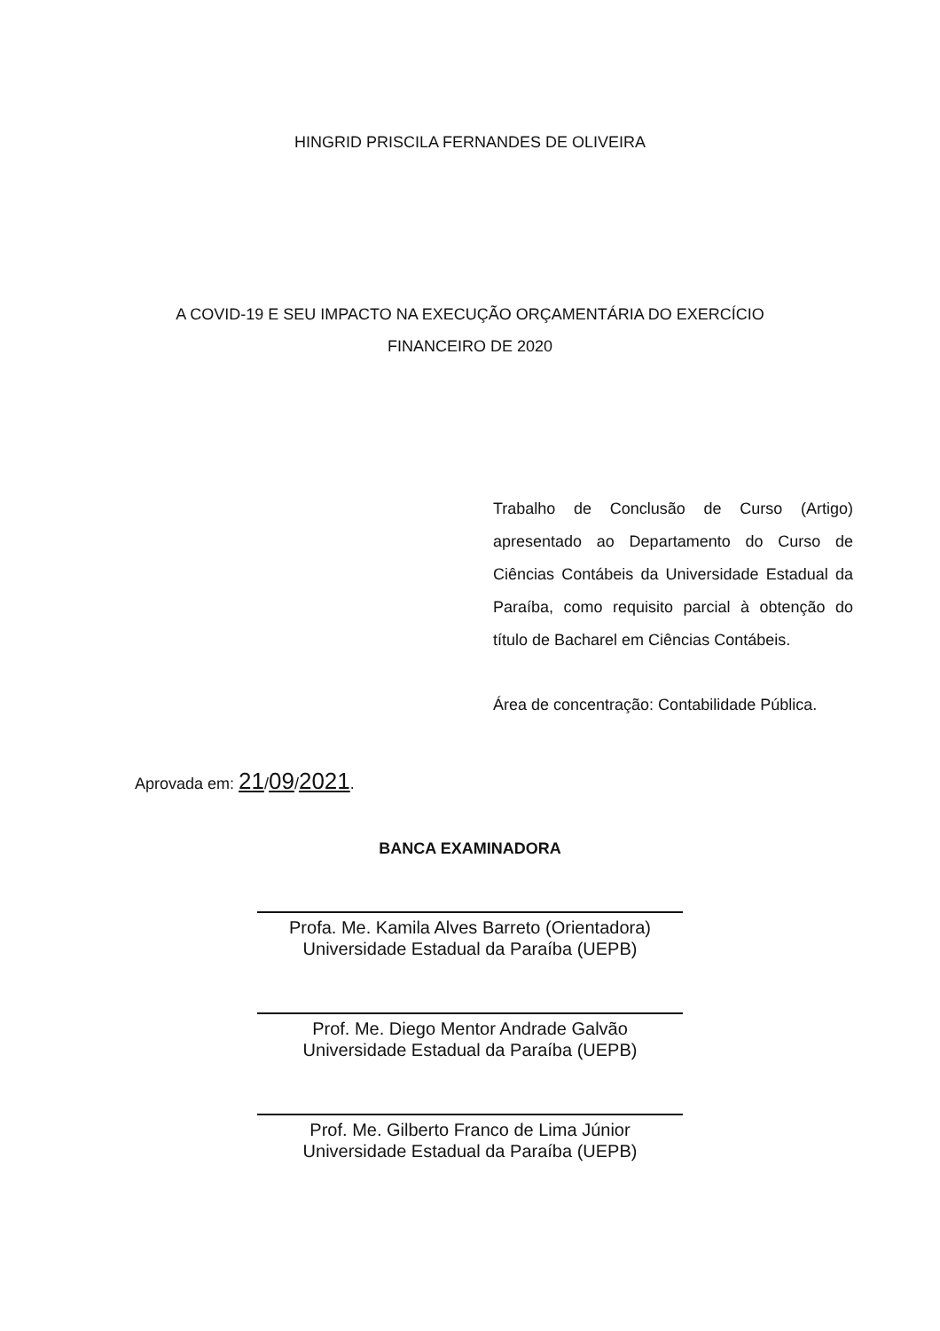HINGRID PRISCILA FERNANDES DE OLIVEIRA
A COVID-19 E SEU IMPACTO NA EXECUÇÃO ORÇAMENTÁRIA DO EXERCÍCIO
FINANCEIRO DE 2020
Trabalho de Conclusão de Curso (Artigo) apresentado ao Departamento do Curso de Ciências Contábeis da Universidade Estadual da Paraíba, como requisito parcial à obtenção do título de Bacharel em Ciências Contábeis.
Área de concentração: Contabilidade Pública.
Aprovada em: 21/09/2021.
BANCA EXAMINADORA
Profa. Me. Kamila Alves Barreto (Orientadora)
Universidade Estadual da Paraíba (UEPB)
Prof. Me. Diego Mentor Andrade Galvão
Universidade Estadual da Paraíba (UEPB)
Prof. Me. Gilberto Franco de Lima Júnior
Universidade Estadual da Paraíba (UEPB)